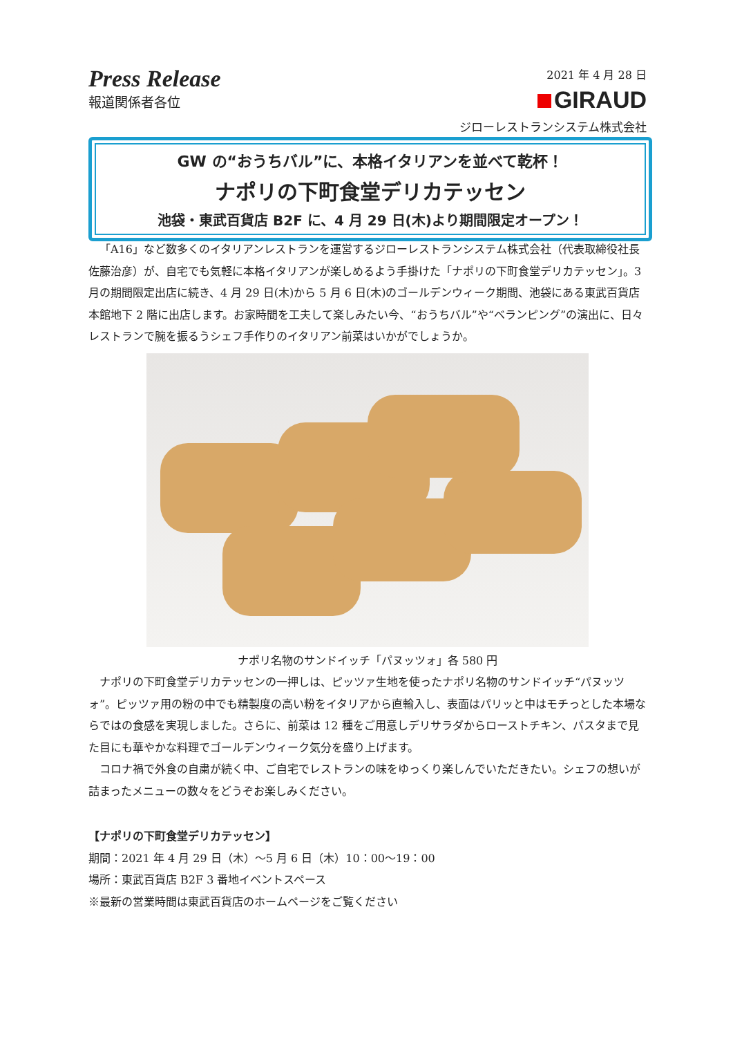Press Release
報道関係者各位
2021 年 4 月 28 日
GIRAUD
ジローレストランシステム株式会社
GW の“おうちバル”に、本格イタリアンを並べて乾杯！
ナポリの下町食堂デリカテッセン
池袋・東武百貨店 B2F に、4 月 29 日(木)より期間限定オープン！
「A16」など数多くのイタリアンレストランを運営するジローレストランシステム株式会社（代表取締役社長 佐藤治彦）が、自宅でも気軽に本格イタリアンが楽しめるよう手掛けた「ナポリの下町食堂デリカテッセン」。3 月の期間限定出店に続き、4 月 29 日(木)から 5 月 6 日(木)のゴールデンウィーク期間、池袋にある東武百貨店本館地下 2 階に出店します。お家時間を工夫して楽しみたい今、“おうちバル”や“ベランピング”の演出に、日々レストランで腕を振るうシェフ手作りのイタリアン前菜はいかがでしょうか。
ナポリ名物のサンドイッチ「パヌッツォ」各 580 円
ナポリの下町食堂デリカテッセンの一押しは、ピッツァ生地を使ったナポリ名物のサンドイッチ“パヌッツォ”。ピッツァ用の粉の中でも精製度の高い粉をイタリアから直輸入し、表面はパリッと中はモチっとした本場ならではの食感を実現しました。さらに、前菜は 12 種をご用意しデリサラダからローストチキン、パスタまで見た目にも華やかな料理でゴールデンウィーク気分を盛り上げます。
コロナ禍で外食の自粛が続く中、ご自宅でレストランの味をゆっくり楽しんでいただきたい。シェフの想いが詰まったメニューの数々をどうぞお楽しみください。
【ナポリの下町食堂デリカテッセン】
期間：2021 年 4 月 29 日（木）～5 月 6 日（木）10：00～19：00
場所：東武百貨店 B2F 3 番地イベントスペース
※最新の営業時間は東武百貨店のホームページをご覧ください